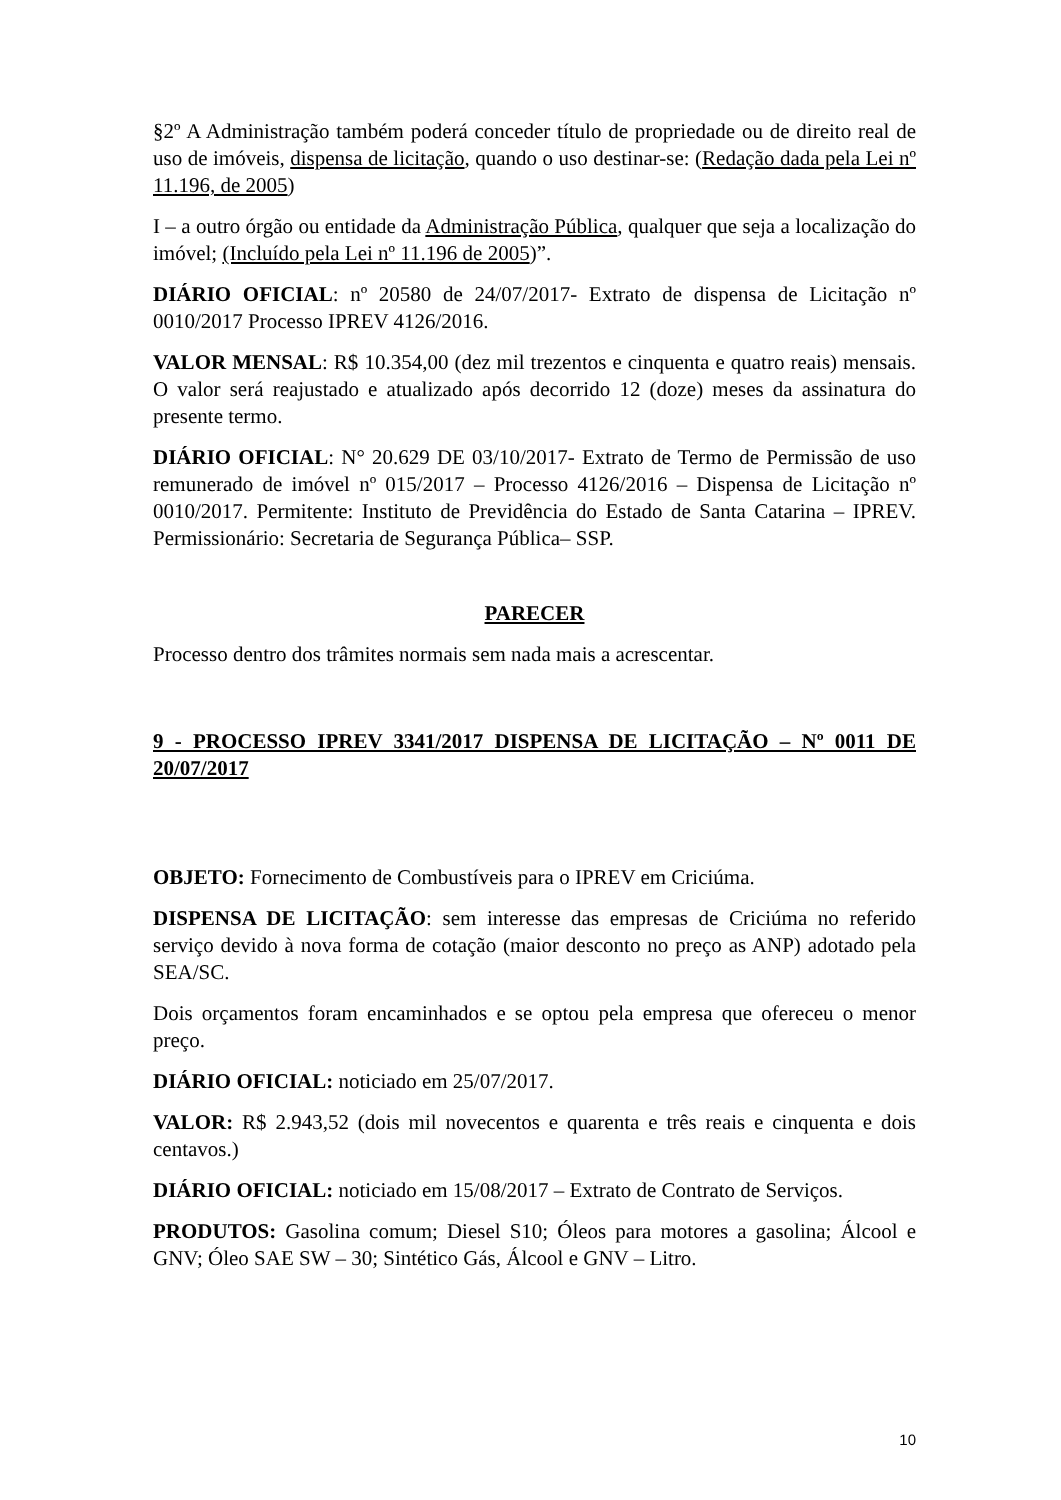§2º A Administração também poderá conceder título de propriedade ou de direito real de uso de imóveis, dispensa de licitação, quando o uso destinar-se: (Redação dada pela Lei nº 11.196, de 2005)
I – a outro órgão ou entidade da Administração Pública, qualquer que seja a localização do imóvel; (Incluído pela Lei nº 11.196 de 2005)”.
DIÁRIO OFICIAL: nº 20580 de 24/07/2017- Extrato de dispensa de Licitação nº 0010/2017 Processo IPREV 4126/2016.
VALOR MENSAL: R$ 10.354,00 (dez mil trezentos e cinquenta e quatro reais) mensais. O valor será reajustado e atualizado após decorrido 12 (doze) meses da assinatura do presente termo.
DIÁRIO OFICIAL: N° 20.629 DE 03/10/2017- Extrato de Termo de Permissão de uso remunerado de imóvel nº 015/2017 – Processo 4126/2016 – Dispensa de Licitação nº 0010/2017. Permitente: Instituto de Previdência do Estado de Santa Catarina – IPREV. Permissionário: Secretaria de Segurança Pública– SSP.
PARECER
Processo dentro dos trâmites normais sem nada mais a acrescentar.
9 - PROCESSO IPREV 3341/2017 DISPENSA DE LICITAÇÃO – Nº 0011 DE 20/07/2017
OBJETO: Fornecimento de Combustíveis para o IPREV em Criciúma.
DISPENSA DE LICITAÇÃO: sem interesse das empresas de Criciúma no referido serviço devido à nova forma de cotação (maior desconto no preço as ANP) adotado pela SEA/SC.
Dois orçamentos foram encaminhados e se optou pela empresa que ofereceu o menor preço.
DIÁRIO OFICIAL: noticiado em 25/07/2017.
VALOR: R$ 2.943,52 (dois mil novecentos e quarenta e três reais e cinquenta e dois centavos.)
DIÁRIO OFICIAL: noticiado em 15/08/2017 – Extrato de Contrato de Serviços.
PRODUTOS: Gasolina comum; Diesel S10; Óleos para motores a gasolina; Álcool e GNV; Óleo SAE SW – 30; Sintético Gás, Álcool e GNV – Litro.
10